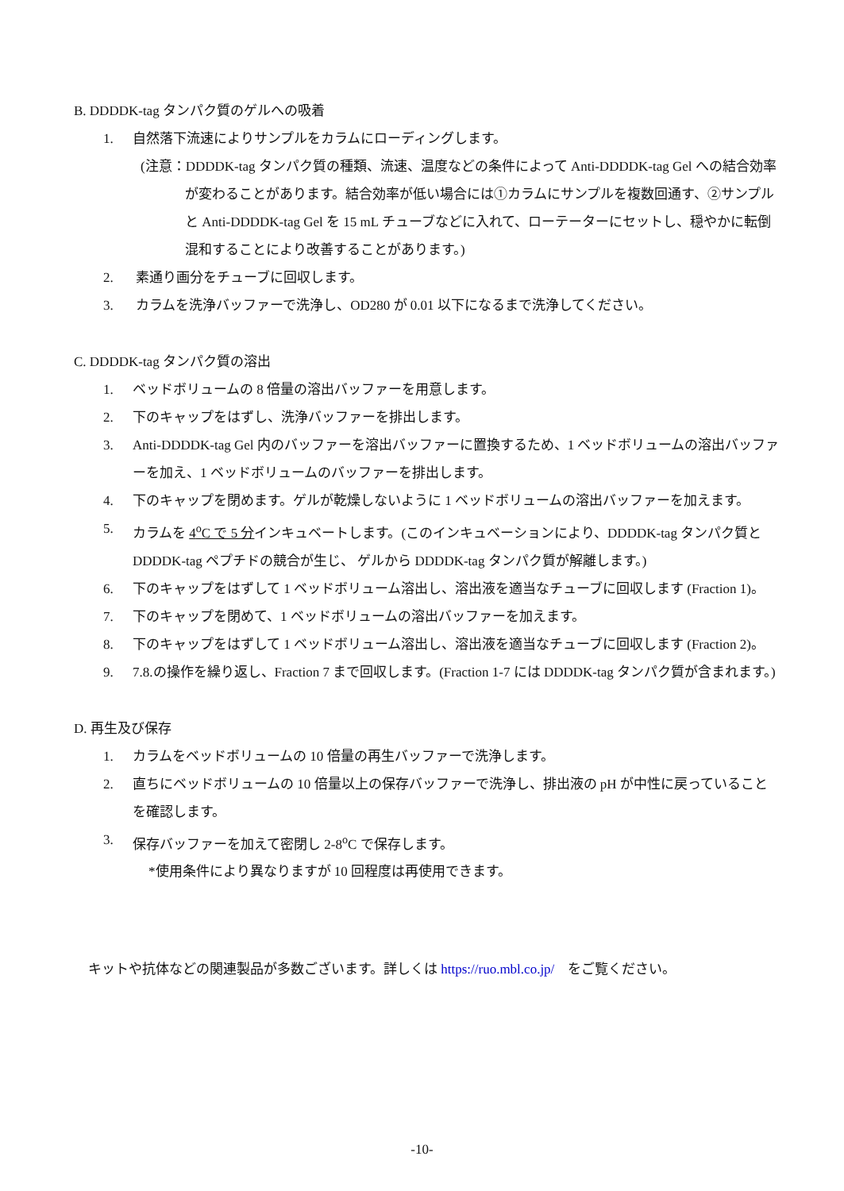B. DDDDK-tag タンパク質のゲルへの吸着
1. 自然落下流速によりサンプルをカラムにローディングします。
(注意：DDDDK-tag タンパク質の種類、流速、温度などの条件によって Anti-DDDDK-tag Gel への結合効率が変わることがあります。結合効率が低い場合には①カラムにサンプルを複数回通す、②サンプルと Anti-DDDDK-tag Gel を 15 mL チューブなどに入れて、ローテーターにセットし、穏やかに転倒混和することにより改善することがあります。)
2. 素通り画分をチューブに回収します。
3. カラムを洗浄バッファーで洗浄し、OD280 が 0.01 以下になるまで洗浄してください。
C. DDDDK-tag タンパク質の溶出
1. ベッドボリュームの 8 倍量の溶出バッファーを用意します。
2. 下のキャップをはずし、洗浄バッファーを排出します。
3. Anti-DDDDK-tag Gel 内のバッファーを溶出バッファーに置換するため、1 ベッドボリュームの溶出バッファーを加え、1 ベッドボリュームのバッファーを排出します。
4. 下のキャップを閉めます。ゲルが乾燥しないように 1 ベッドボリュームの溶出バッファーを加えます。
5. カラムを 4<sup>o</sup>C で 5 分インキュベートします。(このインキュベーションにより、DDDDK-tag タンパク質と DDDDK-tag ペプチドの競合が生じ、 ゲルから DDDDK-tag タンパク質が解離します。)
6. 下のキャップをはずして 1 ベッドボリューム溶出し、溶出液を適当なチューブに回収します (Fraction 1)。
7. 下のキャップを閉めて、1 ベッドボリュームの溶出バッファーを加えます。
8. 下のキャップをはずして 1 ベッドボリューム溶出し、溶出液を適当なチューブに回収します (Fraction 2)。
9. 7.8.の操作を繰り返し、Fraction 7 まで回収します。(Fraction 1-7 には DDDDK-tag タンパク質が含まれます。)
D. 再生及び保存
1. カラムをベッドボリュームの 10 倍量の再生バッファーで洗浄します。
2. 直ちにベッドボリュームの 10 倍量以上の保存バッファーで洗浄し、排出液の pH が中性に戻っていることを確認します。
3. 保存バッファーを加えて密閉し 2-8<sup>o</sup>C で保存します。
*使用条件により異なりますが 10 回程度は再使用できます。
キットや抗体などの関連製品が多数ございます。詳しくは https://ruo.mbl.co.jp/　をご覧ください。
-10-